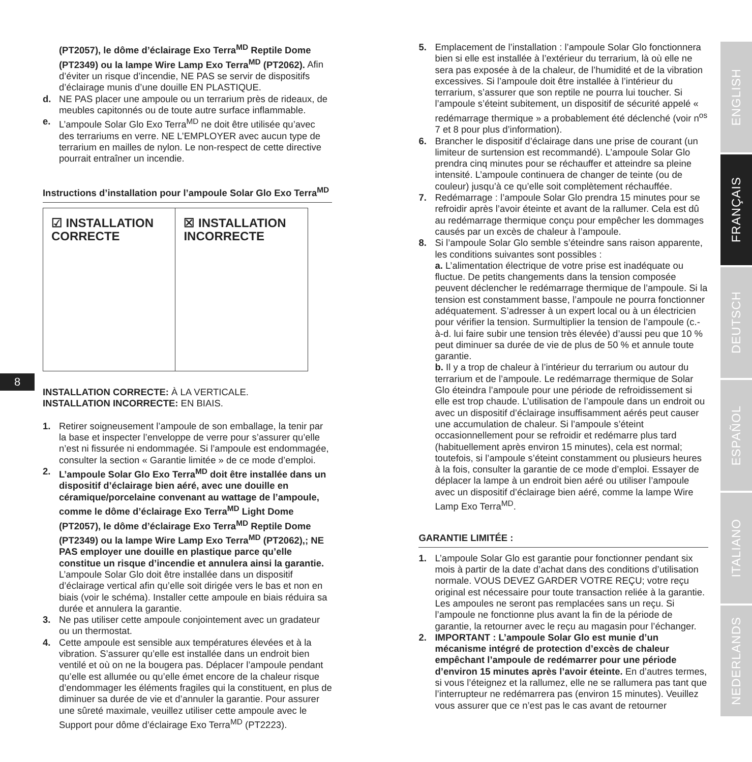8
(PT2057), le dôme d’éclairage Exo Terra<sup>MD</sup> Reptile Dome (PT2349) ou la lampe Wire Lamp Exo Terra<sup>MD</sup> (PT2062). Afin d’éviter un risque d’incendie, NE PAS se servir de dispositifs d’éclairage munis d’une douille EN PLASTIQUE.
d. NE PAS placer une ampoule ou un terrarium près de rideaux, de meubles capitonnés ou de toute autre surface inflammable.
e. L’ampoule Solar Glo Exo Terra<sup>MD</sup> ne doit être utilisée qu’avec des terrariums en verre. NE L’EMPLOYER avec aucun type de terrarium en mailles de nylon. Le non-respect de cette directive pourrait entraîner un incendie.
Instructions d’installation pour l’ampoule Solar Glo Exo Terra<sup>MD</sup>
☑ INSTALLATION
CORRECTE
☒ INSTALLATION
INCORRECTE
INSTALLATION CORRECTE: À LA VERTICALE.
INSTALLATION INCORRECTE: EN BIAIS.
1. Retirer soigneusement l’ampoule de son emballage, la tenir par la base et inspecter l’enveloppe de verre pour s’assurer qu’elle n’est ni fissurée ni endommagée. Si l’ampoule est endommagée, consulter la section « Garantie limitée » de ce mode d’emploi.
2. L’ampoule Solar Glo Exo Terra<sup>MD</sup> doit être installée dans un dispositif d’éclairage bien aéré, avec une douille en céramique/porcelaine convenant au wattage de l’ampoule, comme le dôme d’éclairage Exo Terra<sup>MD</sup> Light Dome (PT2057), le dôme d’éclairage Exo Terra<sup>MD</sup> Reptile Dome (PT2349) ou la lampe Wire Lamp Exo Terra<sup>MD</sup> (PT2062),; NE PAS employer une douille en plastique parce qu’elle constitue un risque d’incendie et annulera ainsi la garantie. L’ampoule Solar Glo doit être installée dans un dispositif d’éclairage vertical afin qu’elle soit dirigée vers le bas et non en biais (voir le schéma). Installer cette ampoule en biais réduira sa durée et annulera la garantie.
3. Ne pas utiliser cette ampoule conjointement avec un gradateur ou un thermostat.
4. Cette ampoule est sensible aux températures élevées et à la vibration. S’assurer qu’elle est installée dans un endroit bien ventilé et où on ne la bougera pas. Déplacer l’ampoule pendant qu’elle est allumée ou qu’elle émet encore de la chaleur risque d’endommager les éléments fragiles qui la constituent, en plus de diminuer sa durée de vie et d’annuler la garantie. Pour assurer une sûreté maximale, veuillez utiliser cette ampoule avec le Support pour dôme d’éclairage Exo Terra<sup>MD</sup> (PT2223).
5. Emplacement de l’installation : l’ampoule Solar Glo fonctionnera bien si elle est installée à l’extérieur du terrarium, là où elle ne sera pas exposée à de la chaleur, de l’humidité et de la vibration excessives. Si l’ampoule doit être installée à l’intérieur du terrarium, s’assurer que son reptile ne pourra lui toucher. Si l’ampoule s’éteint subitement, un dispositif de sécurité appelé « redémarrage thermique » a probablement été déclenché (voir n<sup>os</sup> 7 et 8 pour plus d’information).
6. Brancher le dispositif d’éclairage dans une prise de courant (un limiteur de surtension est recommandé). L’ampoule Solar Glo prendra cinq minutes pour se réchauffer et atteindre sa pleine intensité. L’ampoule continuera de changer de teinte (ou de couleur) jusqu’à ce qu’elle soit complètement réchauffée.
7. Redémarrage : l’ampoule Solar Glo prendra 15 minutes pour se refroidir après l’avoir éteinte et avant de la rallumer. Cela est dû au redémarrage thermique conçu pour empêcher les dommages causés par un excès de chaleur à l’ampoule.
8. Si l’ampoule Solar Glo semble s’éteindre sans raison apparente, les conditions suivantes sont possibles :
a. L’alimentation électrique de votre prise est inadéquate ou fluctue. De petits changements dans la tension composée peuvent déclencher le redémarrage thermique de l’ampoule. Si la tension est constamment basse, l’ampoule ne pourra fonctionner adéquatement. S’adresser à un expert local ou à un électricien pour vérifier la tension. Surmultiplier la tension de l’ampoule (c.-à-d. lui faire subir une tension très élevée) d’aussi peu que 10 % peut diminuer sa durée de vie de plus de 50 % et annule toute garantie.
b. Il y a trop de chaleur à l’intérieur du terrarium ou autour du terrarium et de l’ampoule. Le redémarrage thermique de Solar Glo éteindra l’ampoule pour une période de refroidissement si elle est trop chaude. L’utilisation de l’ampoule dans un endroit ou avec un dispositif d’éclairage insuffisamment aérés peut causer une accumulation de chaleur. Si l’ampoule s’éteint occasionnellement pour se refroidir et redémarre plus tard (habituellement après environ 15 minutes), cela est normal; toutefois, si l’ampoule s’éteint constamment ou plusieurs heures à la fois, consulter la garantie de ce mode d’emploi. Essayer de déplacer la lampe à un endroit bien aéré ou utiliser l’ampoule avec un dispositif d’éclairage bien aéré, comme la lampe Wire Lamp Exo Terra<sup>MD</sup>.
GARANTIE LIMITÉE :
1. L’ampoule Solar Glo est garantie pour fonctionner pendant six mois à partir de la date d’achat dans des conditions d’utilisation normale. VOUS DEVEZ GARDER VOTRE REÇU; votre reçu original est nécessaire pour toute transaction reliée à la garantie. Les ampoules ne seront pas remplacées sans un reçu. Si l’ampoule ne fonctionne plus avant la fin de la période de garantie, la retourner avec le reçu au magasin pour l’échanger.
2. IMPORTANT : L’ampoule Solar Glo est munie d’un mécanisme intégré de protection d’excès de chaleur empêchant l’ampoule de redémarrer pour une période d’environ 15 minutes après l’avoir éteinte. En d’autres termes, si vous l’éteignez et la rallumez, elle ne se rallumera pas tant que l’interrupteur ne redémarrera pas (environ 15 minutes). Veuillez vous assurer que ce n’est pas le cas avant de retourner
ENGLISH
FRANÇAIS
DEUTSCH
ESPAÑOL
ITALIANO
NEDERLANDS